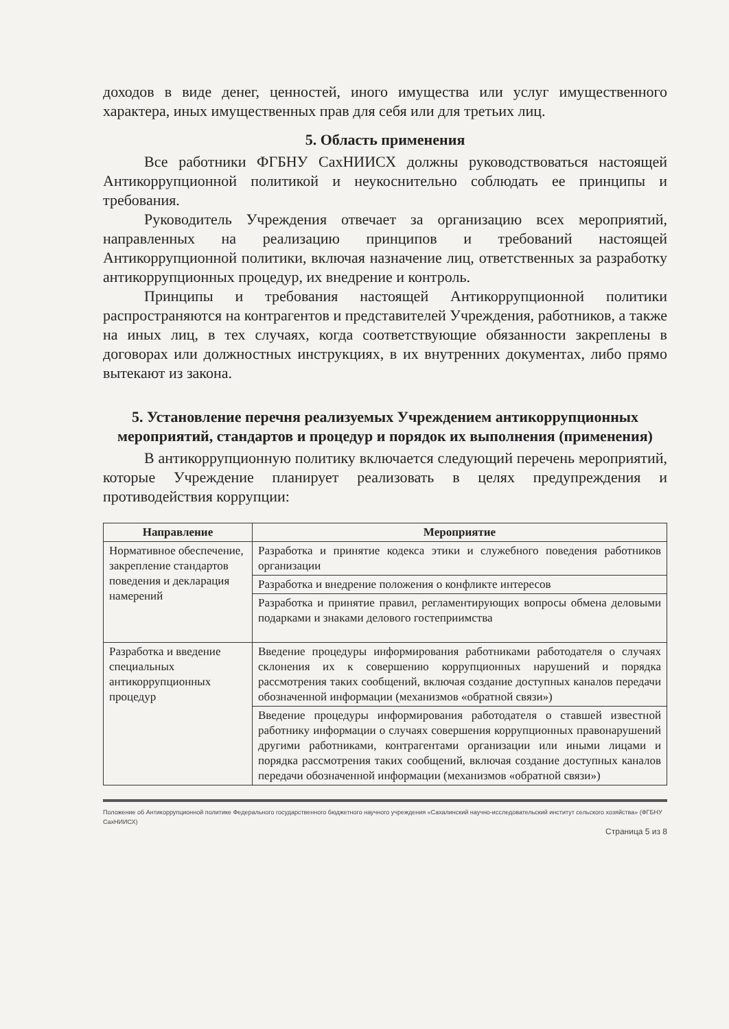доходов в виде денег, ценностей, иного имущества или услуг имущественного характера, иных имущественных прав для себя или для третьих лиц.
5. Область применения
Все работники ФГБНУ СахНИИСХ должны руководствоваться настоящей Антикоррупционной политикой и неукоснительно соблюдать ее принципы и требования.
Руководитель Учреждения отвечает за организацию всех мероприятий, направленных на реализацию принципов и требований настоящей Антикоррупционной политики, включая назначение лиц, ответственных за разработку антикоррупционных процедур, их внедрение и контроль.
Принципы и требования настоящей Антикоррупционной политики распространяются на контрагентов и представителей Учреждения, работников, а также на иных лиц, в тех случаях, когда соответствующие обязанности закреплены в договорах или должностных инструкциях, в их внутренних документах, либо прямо вытекают из закона.
5. Установление перечня реализуемых Учреждением антикоррупционных мероприятий, стандартов и процедур и порядок их выполнения (применения)
В антикоррупционную политику включается следующий перечень мероприятий, которые Учреждение планирует реализовать в целях предупреждения и противодействия коррупции:
| Направление | Мероприятие |
| --- | --- |
| Нормативное обеспечение, закрепление стандартов поведения и декларация намерений | Разработка и принятие кодекса этики и служебного поведения работников организации |
| | Разработка и внедрение положения о конфликте интересов |
| | Разработка и принятие правил, регламентирующих вопросы обмена деловыми подарками и знаками делового гостеприимства |
| Разработка и введение специальных антикоррупционных процедур | Введение процедуры информирования работниками работодателя о случаях склонения их к совершению коррупционных нарушений и порядка рассмотрения таких сообщений, включая создание доступных каналов передачи обозначенной информации (механизмов «обратной связи») |
| | Введение процедуры информирования работодателя о ставшей известной работнику информации о случаях совершения коррупционных правонарушений другими работниками, контрагентами организации или иными лицами и порядка рассмотрения таких сообщений, включая создание доступных каналов передачи обозначенной информации (механизмов «обратной связи») |
Положение об Антикоррупционной политике Федерального государственного бюджетного научного учреждения «Сахалинский научно-исследовательский институт сельского хозяйства» (ФГБНУ СахНИИСХ)
Страница 5 из 8